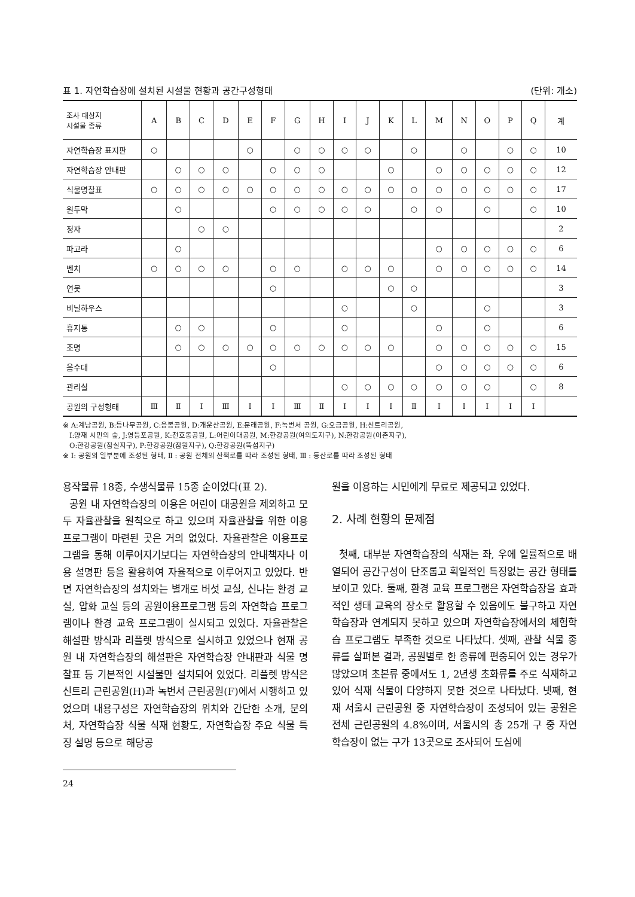표 1. 자연학습장에 설치된 시설물 현황과 공간구성형태 (단위: 개소)
| 조사 대상지 시설물 종류 | A | B | C | D | E | F | G | H | I | J | K | L | M | N | O | P | Q | 계 |
| --- | --- | --- | --- | --- | --- | --- | --- | --- | --- | --- | --- | --- | --- | --- | --- | --- | --- | --- |
| 자연학습장 표지판 | ○ | | | | ○ | | ○ | ○ | ○ | ○ | | ○ | | ○ | | ○ | ○ | 10 |
| 자연학습장 안내판 | | ○ | ○ | ○ | | ○ | ○ | ○ | | | ○ | | ○ | ○ | ○ | ○ | ○ | 12 |
| 식물명찰표 | ○ | ○ | ○ | ○ | ○ | ○ | ○ | ○ | ○ | ○ | ○ | ○ | ○ | ○ | ○ | ○ | ○ | 17 |
| 원두막 | | ○ | | | | ○ | ○ | ○ | ○ | ○ | | ○ | ○ | | ○ | | ○ | 10 |
| 정자 | | | ○ | ○ | | | | | | | | | | | | | | 2 |
| 파고라 | | ○ | | | | | | | | | | | ○ | ○ | ○ | ○ | ○ | 6 |
| 벤치 | ○ | ○ | ○ | ○ | | ○ | ○ | | ○ | ○ | ○ | | ○ | ○ | ○ | ○ | ○ | 14 |
| 연못 | | | | | | ○ | | | | | ○ | ○ | | | | | | 3 |
| 비닐하우스 | | | | | | | | | ○ | | | ○ | | | ○ | | | 3 |
| 휴지통 | | ○ | ○ | | | ○ | | | ○ | | | | ○ | | ○ | | | 6 |
| 조명 | | ○ | ○ | ○ | ○ | ○ | ○ | ○ | ○ | ○ | ○ | | ○ | ○ | ○ | ○ | ○ | 15 |
| 음수대 | | | | | | ○ | | | | | | | ○ | ○ | ○ | ○ | ○ | 6 |
| 관리실 | | | | | | | | | ○ | ○ | ○ | ○ | ○ | ○ | ○ | | ○ | 8 |
| 공원의 구성형태 | Ⅲ | Ⅱ | Ⅰ | Ⅲ | Ⅰ | Ⅰ | Ⅲ | Ⅱ | Ⅰ | Ⅰ | Ⅰ | Ⅱ | Ⅰ | Ⅰ | Ⅰ | Ⅰ | Ⅰ | |
※ A:계남공원, B:등나무공원, C:응봉공원, D:개운산공원, E:문래공원, F:녹번서 공원, G:오금공원, H:신트리공원,
I:양재 시민의 숲, J:영등포공원, K:천호동공원, L:어린이대공원, M:한강공원(여의도지구), N:한강공원(이촌지구),
O:한강공원(잠실지구), P:한강공원(잠원지구), Q:한강공원(뚝섬지구)
※ Ⅰ: 공원의 일부분에 조성된 형태, Ⅱ : 공원 전체의 산책로를 따라 조성된 형태, Ⅲ : 등산로를 따라 조성된 형태
용작물류 18종, 수생식물류 15종 순이었다(표 2).
공원 내 자연학습장의 이용은 어린이 대공원을 제외하고 모두 자율관찰을 원칙으로 하고 있으며 자율관찰을 위한 이용프로그램이 마련된 곳은 거의 없었다. 자율관찰은 이용프로그램을 통해 이루어지기보다는 자연학습장의 안내책자나 이용 설명판 등을 활용하여 자율적으로 이루어지고 있었다. 반면 자연학습장의 설치와는 별개로 버섯 교실, 신나는 환경 교실, 압화 교실 등의 공원이용프로그램 등의 자연학습 프로그램이나 환경 교육 프로그램이 실시되고 있었다. 자율관찰은 해설판 방식과 리플렛 방식으로 실시하고 있었으나 현재 공원 내 자연학습장의 해설판은 자연학습장 안내판과 식물 명찰표 등 기본적인 시설물만 설치되어 있었다. 리플렛 방식은 신트리 근린공원(H)과 녹번서 근린공원(F)에서 시행하고 있었으며 내용구성은 자연학습장의 위치와 간단한 소개, 문의처, 자연학습장 식물 식재 현황도, 자연학습장 주요 식물 특징 설명 등으로 해당공
24
원을 이용하는 시민에게 무료로 제공되고 있었다.
2. 사례 현황의 문제점
첫째, 대부분 자연학습장의 식재는 좌, 우에 일률적으로 배열되어 공간구성이 단조롭고 획일적인 특징없는 공간 형태를 보이고 있다. 둘째, 환경 교육 프로그램은 자연학습장을 효과적인 생태 교육의 장소로 활용할 수 있음에도 불구하고 자연학습장과 연계되지 못하고 있으며 자연학습장에서의 체험학습 프로그램도 부족한 것으로 나타났다. 셋째, 관찰 식물 종류를 살펴본 결과, 공원별로 한 종류에 편중되어 있는 경우가 많았으며 초본류 중에서도 1, 2년생 초화류를 주로 식재하고 있어 식재 식물이 다양하지 못한 것으로 나타났다. 넷째, 현재 서울시 근린공원 중 자연학습장이 조성되어 있는 공원은 전체 근린공원의 4.8%이며, 서울시의 총 25개 구 중 자연학습장이 없는 구가 13곳으로 조사되어 도심에